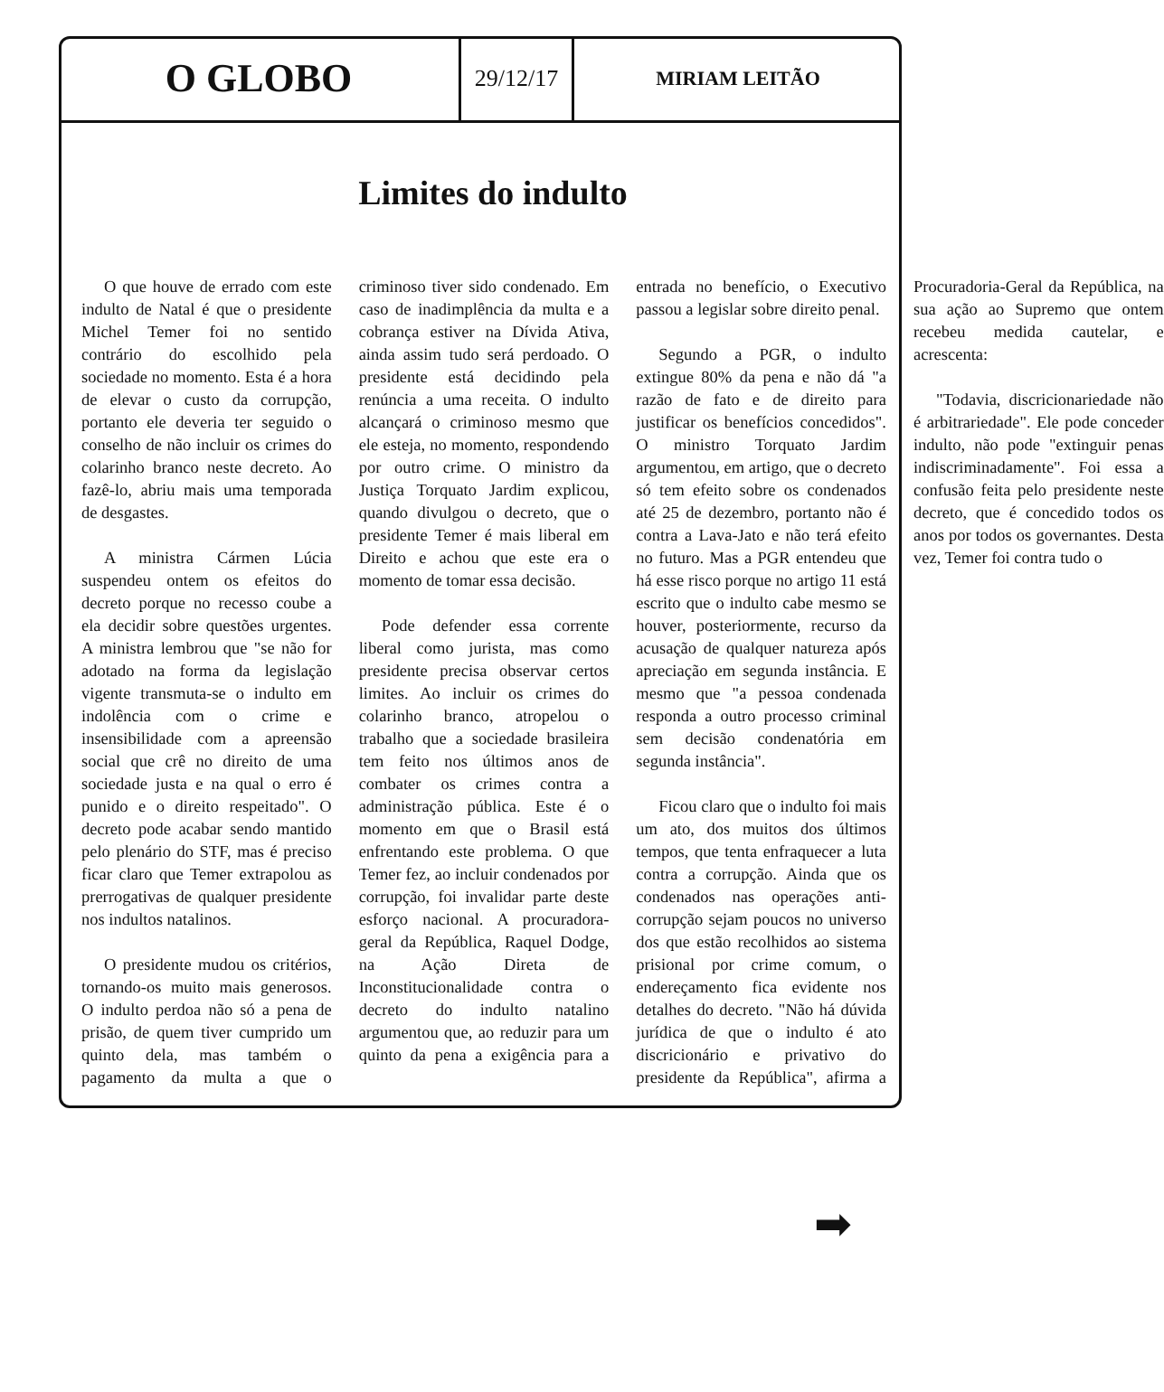| O GLOBO | 29/12/17 | MIRIAM LEITÃO |
Limites do indulto
O que houve de errado com este indulto de Natal é que o presidente Michel Temer foi no sentido contrário do escolhido pela sociedade no momento. Esta é a hora de elevar o custo da corrupção, portanto ele deveria ter seguido o conselho de não incluir os crimes do colarinho branco neste decreto. Ao fazê-lo, abriu mais uma temporada de desgastes.
A ministra Cármen Lúcia suspendeu ontem os efeitos do decreto porque no recesso coube a ela decidir sobre questões urgentes. A ministra lembrou que "se não for adotado na forma da legislação vigente transmuta-se o indulto em indolência com o crime e insensibilidade com a apreensão social que crê no direito de uma sociedade justa e na qual o erro é punido e o direito respeitado". O decreto pode acabar sendo mantido pelo plenário do STF, mas é preciso ficar claro que Temer extrapolou as prerrogativas de qualquer presidente nos indultos natalinos.
O presidente mudou os critérios, tornando-os muito mais generosos. O indulto perdoa não só a pena de prisão, de quem tiver cumprido um quinto dela, mas também o pagamento da multa a que o criminoso tiver sido condenado. Em caso de inadimplência da multa e a cobrança estiver na Dívida Ativa, ainda assim tudo será perdoado. O presidente está decidindo pela renúncia a uma receita. O indulto alcançará o criminoso mesmo que ele esteja, no momento, respondendo por outro crime. O ministro da Justiça Torquato Jardim explicou, quando divulgou o decreto, que o presidente Temer é mais liberal em Direito e achou que este era o momento de tomar essa decisão.
Pode defender essa corrente liberal como jurista, mas como presidente precisa observar certos limites. Ao incluir os crimes do colarinho branco, atropelou o trabalho que a sociedade brasileira tem feito nos últimos anos de combater os crimes contra a administração pública. Este é o momento em que o Brasil está enfrentando este problema. O que Temer fez, ao incluir condenados por corrupção, foi invalidar parte deste esforço nacional. A procuradora-geral da República, Raquel Dodge, na Ação Direta de Inconstitucionalidade contra o decreto do indulto natalino argumentou que, ao reduzir para um quinto da pena a exigência para a entrada no benefício, o Executivo passou a legislar sobre direito penal.
Segundo a PGR, o indulto extingue 80% da pena e não dá "a razão de fato e de direito para justificar os benefícios concedidos". O ministro Torquato Jardim argumentou, em artigo, que o decreto só tem efeito sobre os condenados até 25 de dezembro, portanto não é contra a Lava-Jato e não terá efeito no futuro. Mas a PGR entendeu que há esse risco porque no artigo 11 está escrito que o indulto cabe mesmo se houver, posteriormente, recurso da acusação de qualquer natureza após apreciação em segunda instância. E mesmo que "a pessoa condenada responda a outro processo criminal sem decisão condenatória em segunda instância".
Ficou claro que o indulto foi mais um ato, dos muitos dos últimos tempos, que tenta enfraquecer a luta contra a corrupção. Ainda que os condenados nas operações anti-corrupção sejam poucos no universo dos que estão recolhidos ao sistema prisional por crime comum, o endereçamento fica evidente nos detalhes do decreto. "Não há dúvida jurídica de que o indulto é ato discricionário e privativo do presidente da República", afirma a Procuradoria-Geral da República, na sua ação ao Supremo que ontem recebeu medida cautelar, e acrescenta:
"Todavia, discricionariedade não é arbitrariedade". Ele pode conceder indulto, não pode "extinguir penas indiscriminadamente". Foi essa a confusão feita pelo presidente neste decreto, que é concedido todos os anos por todos os governantes. Desta vez, Temer foi contra tudo o
➡